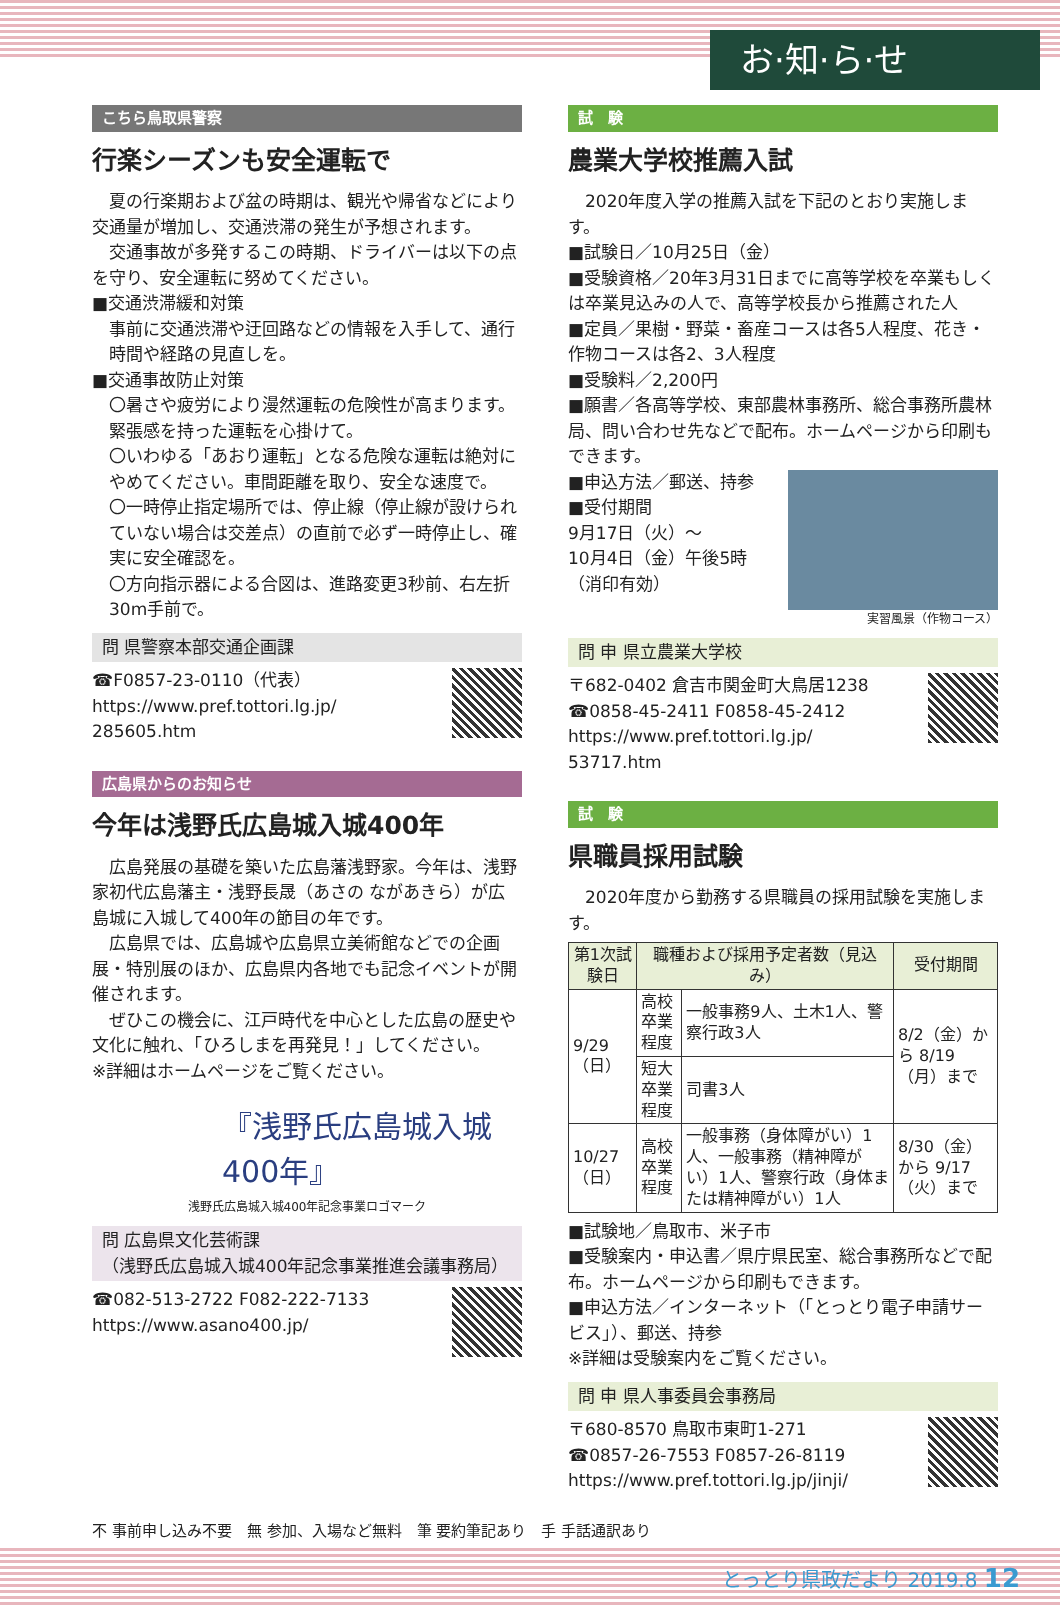お·知·ら·せ
こちら鳥取県警察
行楽シーズンも安全運転で
夏の行楽期および盆の時期は、観光や帰省などにより交通量が増加し、交通渋滞の発生が予想されます。
交通事故が多発するこの時期、ドライバーは以下の点を守り、安全運転に努めてください。
■交通渋滞緩和対策
事前に交通渋滞や迂回路などの情報を入手して、通行時間や経路の見直しを。
■交通事故防止対策
〇暑さや疲労により漫然運転の危険性が高まります。緊張感を持った運転を心掛けて。
〇いわゆる「あおり運転」となる危険な運転は絶対にやめてください。車間距離を取り、安全な速度で。
〇一時停止指定場所では、停止線（停止線が設けられていない場合は交差点）の直前で必ず一時停止し、確実に安全確認を。
〇方向指示器による合図は、進路変更3秒前、右左折30m手前で。
問 県警察本部交通企画課
☎F0857-23-0110（代表）
https://www.pref.tottori.lg.jp/
285605.htm
広島県からのお知らせ
今年は浅野氏広島城入城400年
広島発展の基礎を築いた広島藩浅野家。今年は、浅野家初代広島藩主・浅野長晟（あさの ながあきら）が広島城に入城して400年の節目の年です。
広島県では、広島城や広島県立美術館などでの企画展・特別展のほか、広島県内各地でも記念イベントが開催されます。
ぜひこの機会に、江戸時代を中心とした広島の歴史や文化に触れ、「ひろしまを再発見！」してください。
※詳細はホームページをご覧ください。
『浅野氏広島城入城400年』
浅野氏広島城入城400年記念事業ロゴマーク
問 広島県文化芸術課
（浅野氏広島城入城400年記念事業推進会議事務局）
☎082-513-2722 F082-222-7133
https://www.asano400.jp/
試　験
農業大学校推薦入試
2020年度入学の推薦入試を下記のとおり実施します。
■試験日／10月25日（金）
■受験資格／20年3月31日までに高等学校を卒業もしくは卒業見込みの人で、高等学校長から推薦された人
■定員／果樹・野菜・畜産コースは各5人程度、花き・作物コースは各2、3人程度
■受験料／2,200円
■願書／各高等学校、東部農林事務所、総合事務所農林局、問い合わせ先などで配布。ホームページから印刷もできます。
■申込方法／郵送、持参
■受付期間
9月17日（火）～
10月4日（金）午後5時
（消印有効）
実習風景（作物コース）
問 申 県立農業大学校
〒682-0402 倉吉市関金町大鳥居1238
☎0858-45-2411 F0858-45-2412
https://www.pref.tottori.lg.jp/
53717.htm
試　験
県職員採用試験
2020年度から勤務する県職員の採用試験を実施します。
| 第1次試験日 | 職種および採用予定者数（見込み） | | 受付期間 |
| --- | --- | --- | --- |
| 9/29（日） | 高校卒業程度 | 一般事務9人、土木1人、警察行政3人 | 8/2（金）から 8/19（月）まで |
| | 短大卒業程度 | 司書3人 | |
| 10/27（日） | 高校卒業程度 | 一般事務（身体障がい）1人、一般事務（精神障がい）1人、警察行政（身体または精神障がい）1人 | 8/30（金）から 9/17（火）まで |
■試験地／鳥取市、米子市
■受験案内・申込書／県庁県民室、総合事務所などで配布。ホームページから印刷もできます。
■申込方法／インターネット（「とっとり電子申請サービス」）、郵送、持参
※詳細は受験案内をご覧ください。
問 申 県人事委員会事務局
〒680-8570 鳥取市東町1-271
☎0857-26-7553 F0857-26-8119
https://www.pref.tottori.lg.jp/jinji/
不 事前申し込み不要　無 参加、入場など無料　筆 要約筆記あり　手 手話通訳あり
とっとり県政だより 2019.8 12